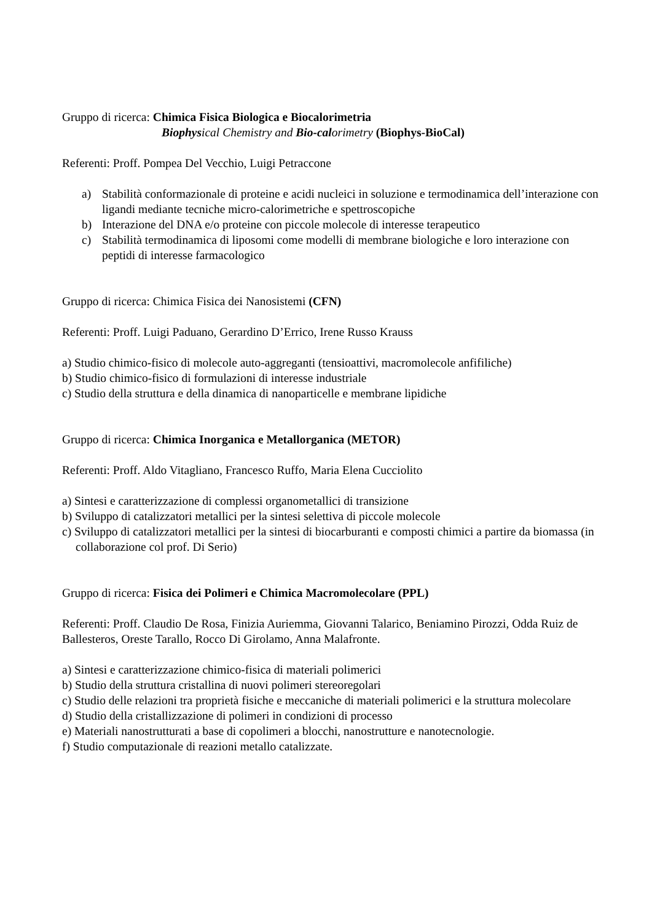Gruppo di ricerca: Chimica Fisica Biologica e Biocalorimetria
Biophysical Chemistry and Bio-calorimetry (Biophys-BioCal)
Referenti: Proff. Pompea Del Vecchio, Luigi Petraccone
a) Stabilità conformazionale di proteine e acidi nucleici in soluzione e termodinamica dell’interazione con ligandi mediante tecniche micro-calorimetriche e spettroscopiche
b) Interazione del DNA e/o proteine con piccole molecole di interesse terapeutico
c) Stabilità termodinamica di liposomi come modelli di membrane biologiche e loro interazione con peptidi di interesse farmacologico
Gruppo di ricerca: Chimica Fisica dei Nanosistemi (CFN)
Referenti: Proff. Luigi Paduano, Gerardino D’Errico, Irene Russo Krauss
a) Studio chimico-fisico di molecole auto-aggreganti (tensioattivi, macromolecole anfifiliche)
b) Studio chimico-fisico di formulazioni di interesse industriale
c) Studio della struttura e della dinamica di nanoparticelle e membrane lipidiche
Gruppo di ricerca: Chimica Inorganica e Metallorganica (METOR)
Referenti: Proff. Aldo Vitagliano, Francesco Ruffo, Maria Elena Cucciolito
a) Sintesi e caratterizzazione di complessi organometallici di transizione
b) Sviluppo di catalizzatori metallici per la sintesi selettiva di piccole molecole
c) Sviluppo di catalizzatori metallici per la sintesi di biocarburanti e composti chimici a partire da biomassa (in collaborazione col prof. Di Serio)
Gruppo di ricerca: Fisica dei Polimeri e Chimica Macromolecolare (PPL)
Referenti: Proff. Claudio De Rosa, Finizia Auriemma, Giovanni Talarico, Beniamino Pirozzi, Odda Ruiz de Ballesteros, Oreste Tarallo, Rocco Di Girolamo, Anna Malafronte.
a) Sintesi e caratterizzazione chimico-fisica di materiali polimerici
b) Studio della struttura cristallina di nuovi polimeri stereoregolari
c) Studio delle relazioni tra proprietà fisiche e meccaniche di materiali polimerici e la struttura molecolare
d) Studio della cristallizzazione di polimeri in condizioni di processo
e) Materiali nanostrutturati a base di copolimeri a blocchi, nanostrutture e nanotecnologie.
f) Studio computazionale di reazioni metallo catalizzate.